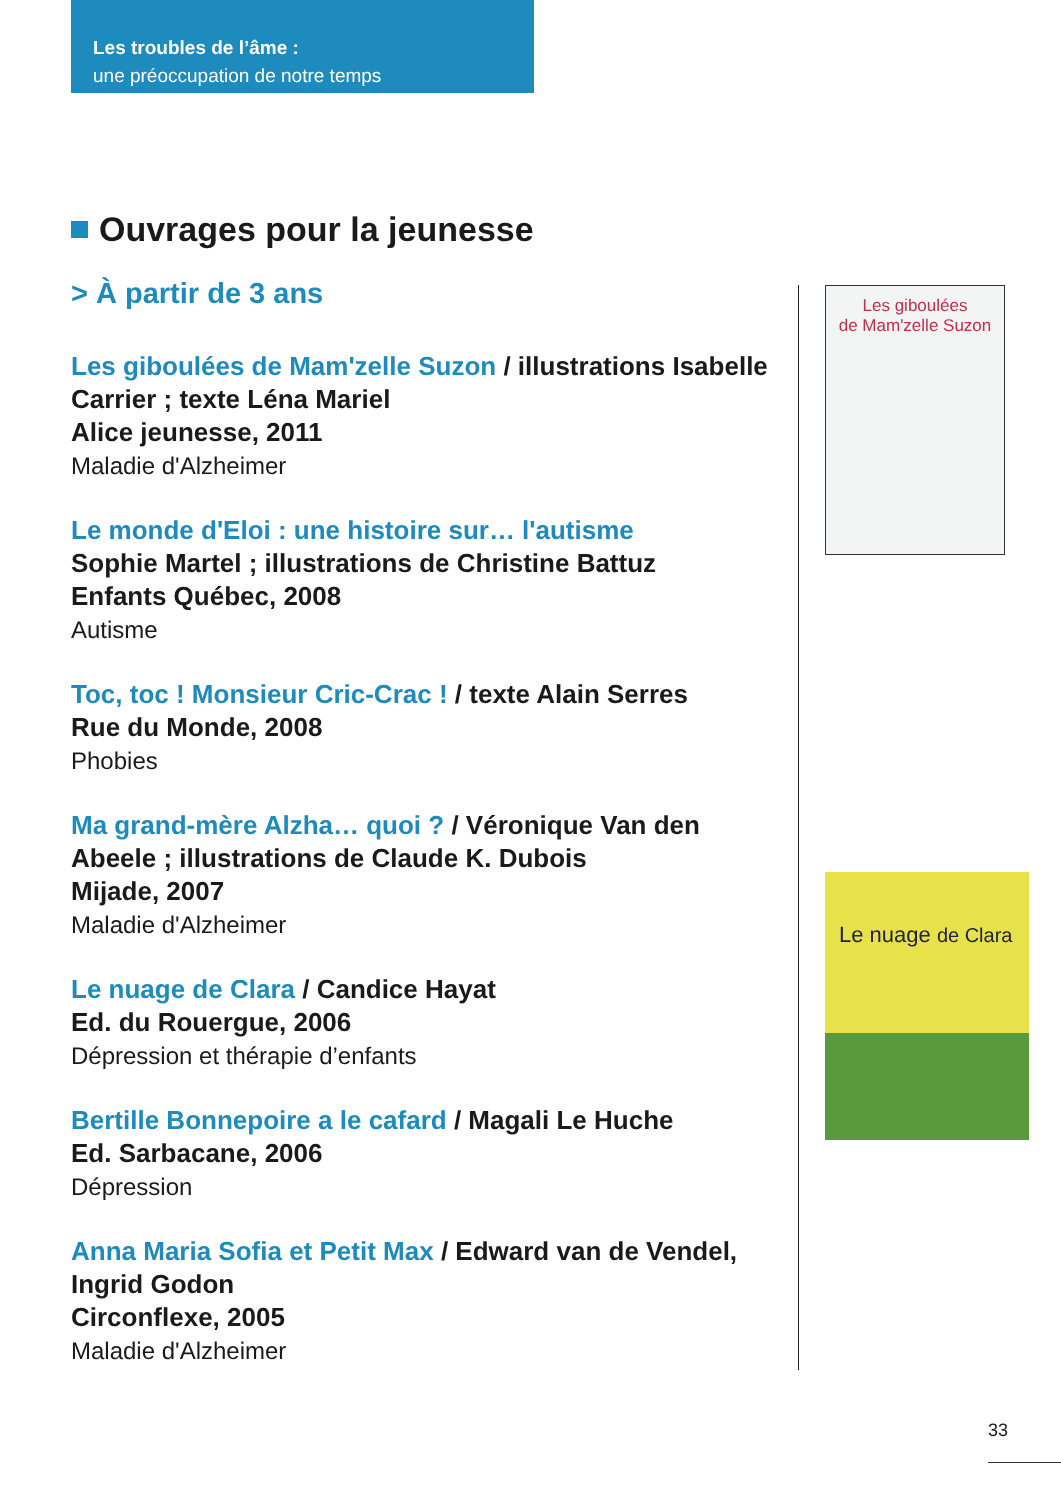Les troubles de l’âme :
une préoccupation de notre temps
Ouvrages pour la jeunesse
> À partir de 3 ans
Les giboulées de Mam'zelle Suzon / illustrations Isabelle Carrier ; texte Léna Mariel
Alice jeunesse, 2011
Maladie d'Alzheimer
Le monde d'Eloi : une histoire sur… l'autisme
Sophie Martel ; illustrations de Christine Battuz
Enfants Québec, 2008
Autisme
Toc, toc ! Monsieur Cric-Crac ! / texte Alain Serres
Rue du Monde, 2008
Phobies
Ma grand-mère Alzha… quoi ? / Véronique Van den Abeele ; illustrations de Claude K. Dubois
Mijade, 2007
Maladie d'Alzheimer
Le nuage de Clara / Candice Hayat
Ed. du Rouergue, 2006
Dépression et thérapie d’enfants
Bertille Bonnepoire a le cafard / Magali Le Huche
Ed. Sarbacane, 2006
Dépression
Anna Maria Sofia et Petit Max / Edward van de Vendel, Ingrid Godon
Circonflexe, 2005
Maladie d'Alzheimer
Les giboulées
de Mam'zelle Suzon
Le nuage de Clara
33